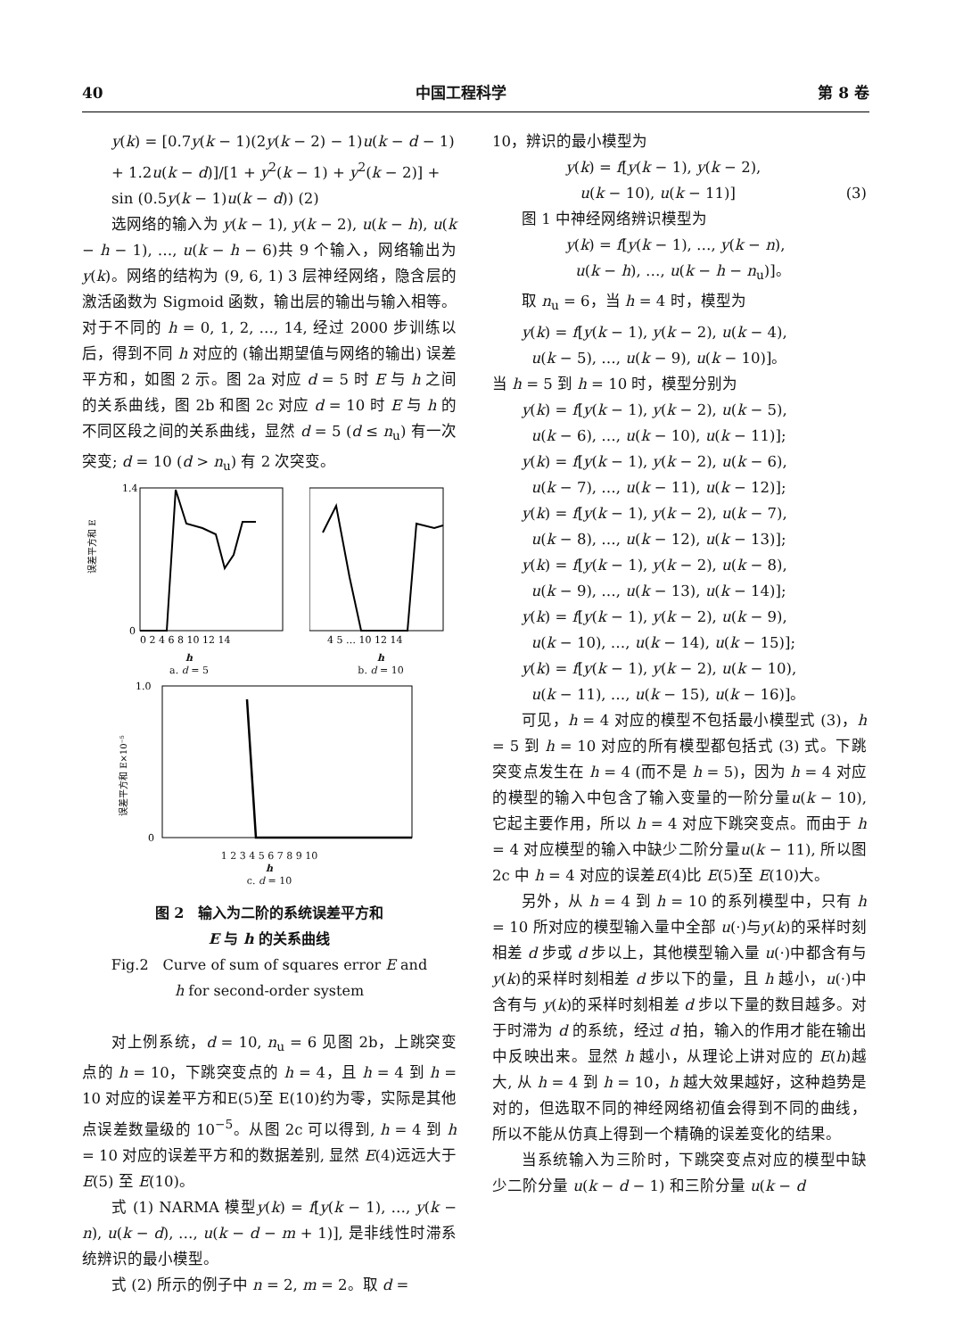40 中国工程科学 第 8 卷
y(k) = [0.7y(k − 1)(2y(k − 2) − 1)u(k − d − 1) + 1.2u(k − d)]/[1 + y<sup>2</sup>(k − 1) + y<sup>2</sup>(k − 2)] + sin (0.5y(k − 1)u(k − d)) (2)
选网络的输入为 y(k − 1), y(k − 2), u(k − h), u(k − h − 1), …, u(k − h − 6)共 9 个输入，网络输出为 y(k)。网络的结构为 (9, 6, 1) 3 层神经网络，隐含层的激活函数为 Sigmoid 函数，输出层的输出与输入相等。对于不同的 h = 0, 1, 2, …, 14, 经过 2000 步训练以后，得到不同 h 对应的 (输出期望值与网络的输出) 误差平方和，如图 2 示。图 2a 对应 d = 5 时 E 与 h 之间的关系曲线，图 2b 和图 2c 对应 d = 10 时 E 与 h 的不同区段之间的关系曲线，显然 d = 5 (d ≤ n<sub>u</sub>) 有一次突变; d = 10 (d > n<sub>u</sub>) 有 2 次突变。
误差平方和 E
1.4
0
0 2 4 6 8 10 12 14
h
a. d = 5
4 5 … 10 12 14
h
b. d = 10
误差平方和 E×10⁻⁵
1.0
0
1 2 3 4 5 6 7 8 9 10
h
c. d = 10
图 2　输入为二阶的系统误差平方和
E 与 h 的关系曲线
Fig.2　Curve of sum of squares error E and
h for second-order system
对上例系统，d = 10, n<sub>u</sub> = 6 见图 2b，上跳突变点的 h = 10，下跳突变点的 h = 4，且 h = 4 到 h = 10 对应的误差平方和E(5)至 E(10)约为零，实际是其他点误差数量级的 10<sup>−5</sup>。从图 2c 可以得到, h = 4 到 h = 10 对应的误差平方和的数据差别, 显然 E(4)远远大于 E(5) 至 E(10)。
式 (1) NARMA 模型y(k) = f[y(k − 1), …, y(k − n), u(k − d), …, u(k − d − m + 1)], 是非线性时滞系统辨识的最小模型。
式 (2) 所示的例子中 n = 2, m = 2。取 d =
10，辨识的最小模型为
y(k) = f[y(k − 1), y(k − 2),
u(k − 10), u(k − 11)] (3)
图 1 中神经网络辨识模型为
y(k) = f[y(k − 1), …, y(k − n),
u(k − h), …, u(k − h − n<sub>u</sub>)]。
取 n<sub>u</sub> = 6，当 h = 4 时，模型为
y(k) = f[y(k − 1), y(k − 2), u(k − 4),
u(k − 5), …, u(k − 9), u(k − 10)]。
当 h = 5 到 h = 10 时，模型分别为
y(k) = f[y(k − 1), y(k − 2), u(k − 5),
u(k − 6), …, u(k − 10), u(k − 11)];
y(k) = f[y(k − 1), y(k − 2), u(k − 6),
u(k − 7), …, u(k − 11), u(k − 12)];
y(k) = f[y(k − 1), y(k − 2), u(k − 7),
u(k − 8), …, u(k − 12), u(k − 13)];
y(k) = f[y(k − 1), y(k − 2), u(k − 8),
u(k − 9), …, u(k − 13), u(k − 14)];
y(k) = f[y(k − 1), y(k − 2), u(k − 9),
u(k − 10), …, u(k − 14), u(k − 15)];
y(k) = f[y(k − 1), y(k − 2), u(k − 10),
u(k − 11), …, u(k − 15), u(k − 16)]。
可见，h = 4 对应的模型不包括最小模型式 (3)，h = 5 到 h = 10 对应的所有模型都包括式 (3) 式。下跳突变点发生在 h = 4 (而不是 h = 5)，因为 h = 4 对应的模型的输入中包含了输入变量的一阶分量u(k − 10), 它起主要作用，所以 h = 4 对应下跳突变点。而由于 h = 4 对应模型的输入中缺少二阶分量u(k − 11), 所以图 2c 中 h = 4 对应的误差E(4)比 E(5)至 E(10)大。
另外，从 h = 4 到 h = 10 的系列模型中，只有 h = 10 所对应的模型输入量中全部 u(·)与y(k)的采样时刻相差 d 步或 d 步以上，其他模型输入量 u(·)中都含有与y(k)的采样时刻相差 d 步以下的量，且 h 越小，u(·)中含有与 y(k)的采样时刻相差 d 步以下量的数目越多。对于时滞为 d 的系统，经过 d 拍，输入的作用才能在输出中反映出来。显然 h 越小，从理论上讲对应的 E(h)越大, 从 h = 4 到 h = 10，h 越大效果越好，这种趋势是对的，但选取不同的神经网络初值会得到不同的曲线，所以不能从仿真上得到一个精确的误差变化的结果。
当系统输入为三阶时，下跳突变点对应的模型中缺少二阶分量 u(k − d − 1) 和三阶分量 u(k − d